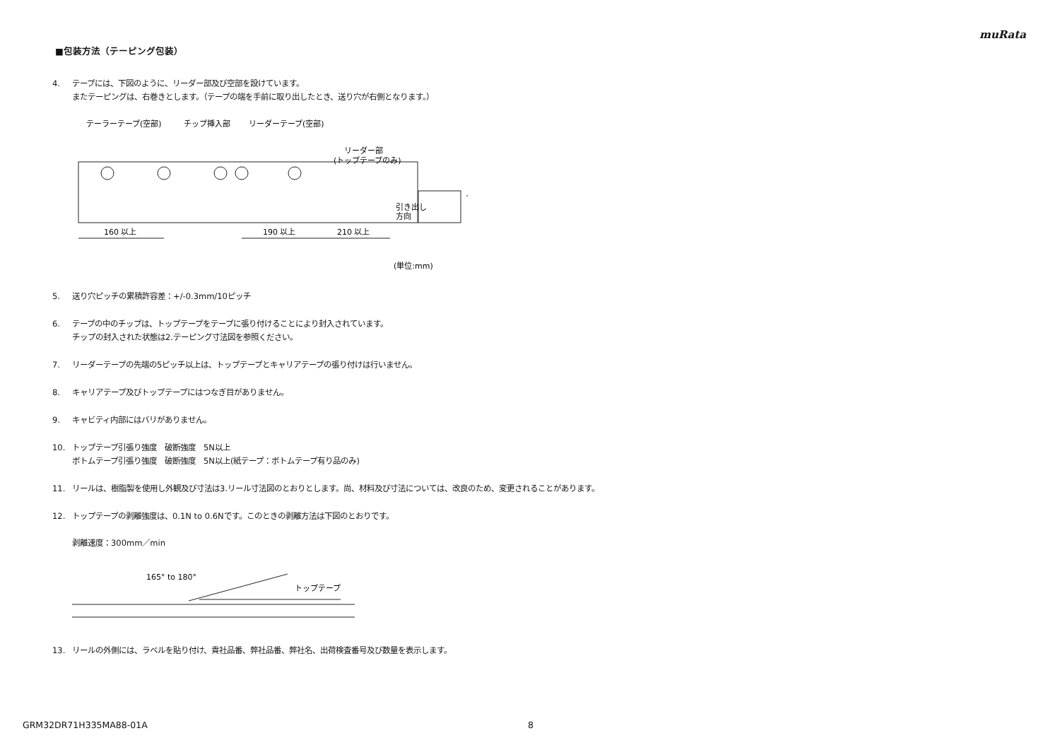muRata
■包装方法（テーピング包装）
4. テープには、下図のように、リーダー部及び空部を設けています。
またテーピングは、右巻きとします。（テープの端を手前に取り出したとき、送り穴が右側となります。）
テーラーテープ(空部)
チップ挿入部
リーダーテープ(空部)
リーダー部
(トップテープのみ)
160 以上
190 以上
210 以上
引き出し
方向
(単位:mm)
5. 送り穴ピッチの累積許容差：+/-0.3mm/10ピッチ
6. テープの中のチップは、トップテープをテープに張り付けることにより封入されています。
チップの封入された状態は2.テーピング寸法図を参照ください。
7. リーダーテープの先端の5ピッチ以上は、トップテープとキャリアテープの張り付けは行いません。
8. キャリアテープ及びトップテープにはつなぎ目がありません。
9. キャビティ内部にはバリがありません。
10. トップテープ引張り強度　破断強度　5N以上
ボトムテープ引張り強度　破断強度　5N以上(紙テープ：ボトムテープ有り品のみ)
11. リールは、樹脂製を使用し外観及び寸法は3.リール寸法図のとおりとします。尚、材料及び寸法については、改良のため、変更されることがあります。
12. トップテープの剥離強度は、0.1N to 0.6Nです。このときの剥離方法は下図のとおりです。
剥離速度：300mm／min
165° to 180°
トップテープ
13. リールの外側には、ラベルを貼り付け、貴社品番、弊社品番、弊社名、出荷検査番号及び数量を表示します。
GRM32DR71H335MA88-01A 8